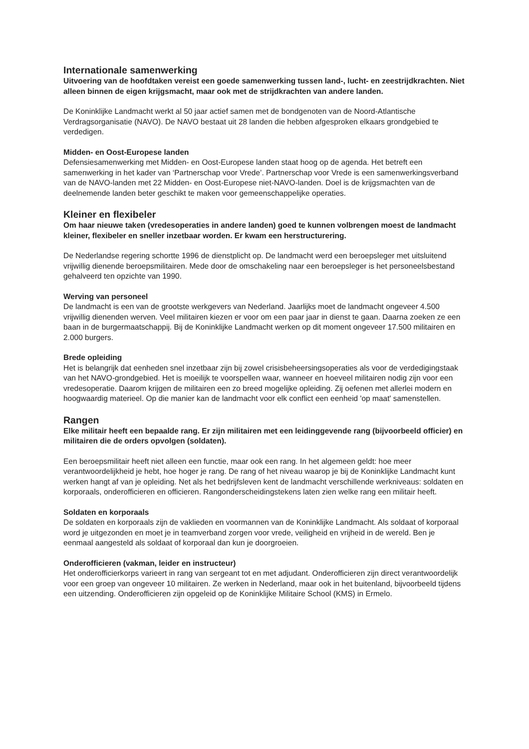Internationale samenwerking
Uitvoering van de hoofdtaken vereist een goede samenwerking tussen land-, lucht- en zeestrijdkrachten. Niet alleen binnen de eigen krijgsmacht, maar ook met de strijdkrachten van andere landen.
De Koninklijke Landmacht werkt al 50 jaar actief samen met de bondgenoten van de Noord-Atlantische Verdragsorganisatie (NAVO). De NAVO bestaat uit 28 landen die hebben afgesproken elkaars grondgebied te verdedigen.
Midden- en Oost-Europese landen
Defensiesamenwerking met Midden- en Oost-Europese landen staat hoog op de agenda. Het betreft een samenwerking in het kader van ‘Partnerschap voor Vrede’. Partnerschap voor Vrede is een samenwerkingsverband van de NAVO-landen met 22 Midden- en Oost-Europese niet-NAVO-landen. Doel is de krijgsmachten van de deelnemende landen beter geschikt te maken voor gemeenschappelijke operaties.
Kleiner en flexibeler
Om haar nieuwe taken (vredesoperaties in andere landen) goed te kunnen volbrengen moest de landmacht kleiner, flexibeler en sneller inzetbaar worden. Er kwam een herstructurering.
De Nederlandse regering schortte 1996 de dienstplicht op. De landmacht werd een beroepsleger met uitsluitend vrijwillig dienende beroepsmilitairen. Mede door de omschakeling naar een beroepsleger is het personeelsbestand gehalveerd ten opzichte van 1990.
Werving van personeel
De landmacht is een van de grootste werkgevers van Nederland. Jaarlijks moet de landmacht ongeveer 4.500 vrijwillig dienenden werven. Veel militairen kiezen er voor om een paar jaar in dienst te gaan. Daarna zoeken ze een baan in de burgermaatschappij. Bij de Koninklijke Landmacht werken op dit moment ongeveer 17.500 militairen en 2.000 burgers.
Brede opleiding
Het is belangrijk dat eenheden snel inzetbaar zijn bij zowel crisisbeheersingsoperaties als voor de verdedigingstaak van het NAVO-grondgebied. Het is moeilijk te voorspellen waar, wanneer en hoeveel militairen nodig zijn voor een vredesoperatie. Daarom krijgen de militairen een zo breed mogelijke opleiding. Zij oefenen met allerlei modern en hoogwaardig materieel. Op die manier kan de landmacht voor elk conflict een eenheid 'op maat' samenstellen.
Rangen
Elke militair heeft een bepaalde rang. Er zijn militairen met een leidinggevende rang (bijvoorbeeld officier) en militairen die de orders opvolgen (soldaten).
Een beroepsmilitair heeft niet alleen een functie, maar ook een rang. In het algemeen geldt: hoe meer verantwoordelijkheid je hebt, hoe hoger je rang. De rang of het niveau waarop je bij de Koninklijke Landmacht kunt werken hangt af van je opleiding. Net als het bedrijfsleven kent de landmacht verschillende werkniveaus: soldaten en korporaals, onderofficieren en officieren. Rangonderscheidingstekens laten zien welke rang een militair heeft.
Soldaten en korporaals
De soldaten en korporaals zijn de vaklieden en voormannen van de Koninklijke Landmacht. Als soldaat of korporaal word je uitgezonden en moet je in teamverband zorgen voor vrede, veiligheid en vrijheid in de wereld. Ben je eenmaal aangesteld als soldaat of korporaal dan kun je doorgroeien.
Onderofficieren (vakman, leider en instructeur)
Het onderofficierkorps varieert in rang van sergeant tot en met adjudant. Onderofficieren zijn direct verantwoordelijk voor een groep van ongeveer 10 militairen. Ze werken in Nederland, maar ook in het buitenland, bijvoorbeeld tijdens een uitzending. Onderofficieren zijn opgeleid op de Koninklijke Militaire School (KMS) in Ermelo.